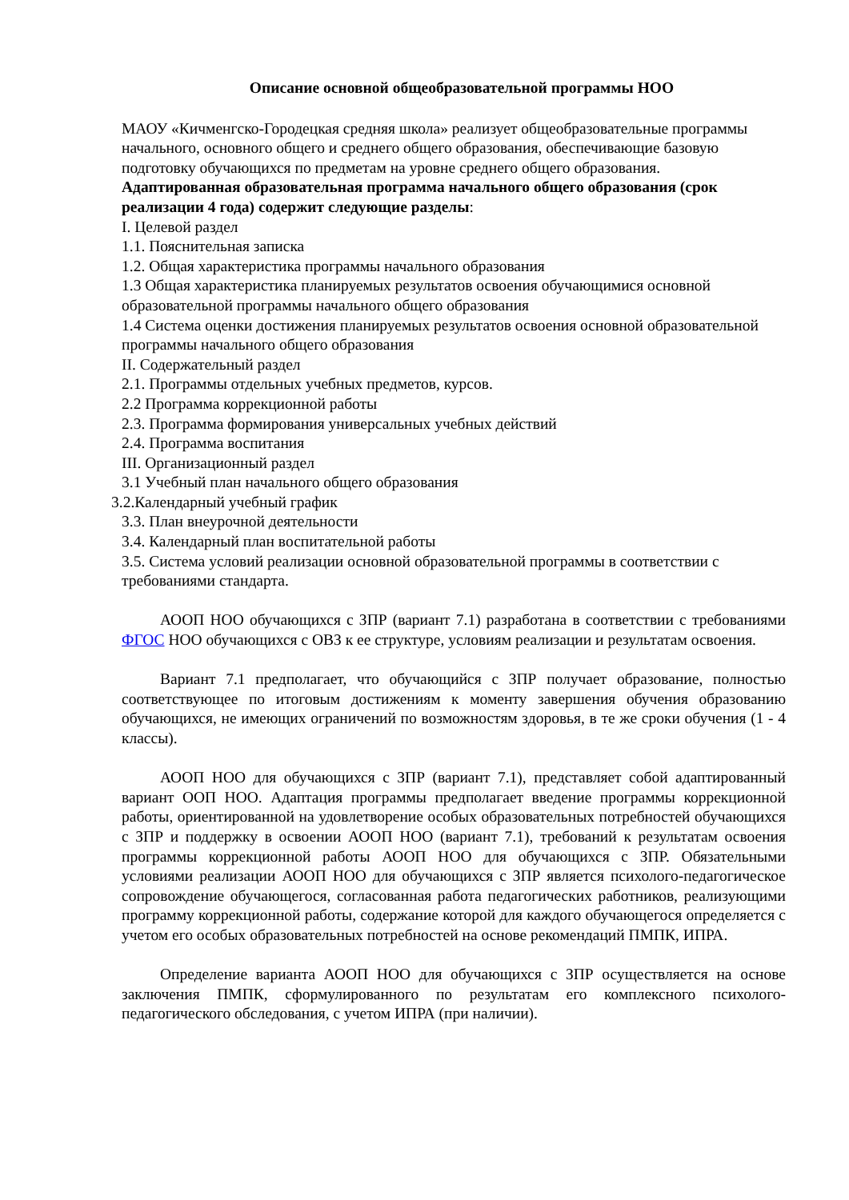Описание основной общеобразовательной программы НОО
МАОУ «Кичменгско-Городецкая средняя школа» реализует общеобразовательные программы начального, основного общего и среднего общего образования, обеспечивающие базовую подготовку обучающихся по предметам на уровне среднего общего образования.
Адаптированная образовательная программа начального общего образования (срок реализации 4 года) содержит следующие разделы:
I. Целевой раздел
1.1. Пояснительная записка
1.2. Общая характеристика программы начального образования
1.3 Общая характеристика планируемых результатов освоения обучающимися основной образовательной программы начального общего образования
1.4 Система оценки достижения планируемых результатов освоения основной образовательной программы начального общего образования
II. Содержательный раздел
2.1. Программы отдельных учебных предметов, курсов.
2.2 Программа коррекционной работы
2.3. Программа формирования универсальных учебных действий
2.4. Программа воспитания
III. Организационный раздел
3.1 Учебный план начального общего образования
3.2.Календарный учебный график
3.3. План внеурочной деятельности
3.4. Календарный план воспитательной работы
3.5. Система условий реализации основной образовательной программы в соответствии с требованиями стандарта.
АООП НОО обучающихся с ЗПР (вариант 7.1) разработана в соответствии с требованиями ФГОС НОО обучающихся с ОВЗ к ее структуре, условиям реализации и результатам освоения.
Вариант 7.1 предполагает, что обучающийся с ЗПР получает образование, полностью соответствующее по итоговым достижениям к моменту завершения обучения образованию обучающихся, не имеющих ограничений по возможностям здоровья, в те же сроки обучения (1 - 4 классы).
АООП НОО для обучающихся с ЗПР (вариант 7.1), представляет собой адаптированный вариант ООП НОО. Адаптация программы предполагает введение программы коррекционной работы, ориентированной на удовлетворение особых образовательных потребностей обучающихся с ЗПР и поддержку в освоении АООП НОО (вариант 7.1), требований к результатам освоения программы коррекционной работы АООП НОО для обучающихся с ЗПР. Обязательными условиями реализации АООП НОО для обучающихся с ЗПР является психолого-педагогическое сопровождение обучающегося, согласованная работа педагогических работников, реализующими программу коррекционной работы, содержание которой для каждого обучающегося определяется с учетом его особых образовательных потребностей на основе рекомендаций ПМПК, ИПРА.
Определение варианта АООП НОО для обучающихся с ЗПР осуществляется на основе заключения ПМПК, сформулированного по результатам его комплексного психолого-педагогического обследования, с учетом ИПРА (при наличии).